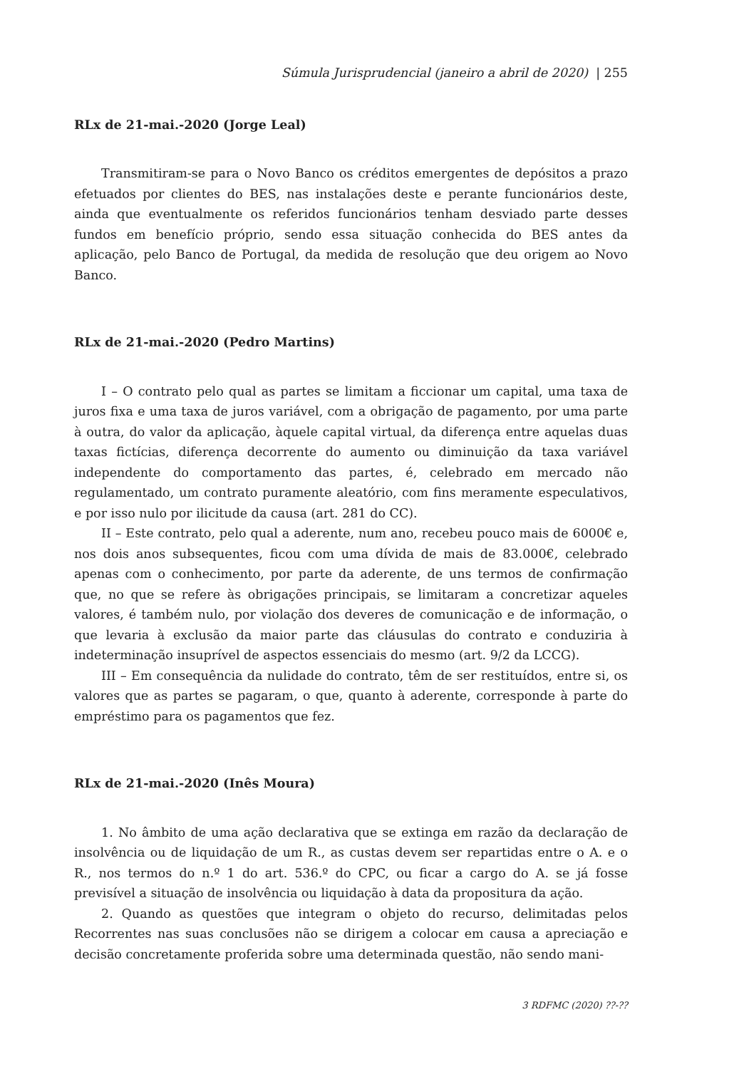Súmula Jurisprudencial (janeiro a abril de 2020) | 255
RLx de 21-mai.-2020 (Jorge Leal)
Transmitiram-se para o Novo Banco os créditos emergentes de depósitos a prazo efetuados por clientes do BES, nas instalações deste e perante funcionários deste, ainda que eventualmente os referidos funcionários tenham desviado parte desses fundos em benefício próprio, sendo essa situação conhecida do BES antes da aplicação, pelo Banco de Portugal, da medida de resolução que deu origem ao Novo Banco.
RLx de 21-mai.-2020 (Pedro Martins)
I – O contrato pelo qual as partes se limitam a ficcionar um capital, uma taxa de juros fixa e uma taxa de juros variável, com a obrigação de pagamento, por uma parte à outra, do valor da aplicação, àquele capital virtual, da diferença entre aquelas duas taxas fictícias, diferença decorrente do aumento ou diminuição da taxa variável independente do comportamento das partes, é, celebrado em mercado não regulamentado, um contrato puramente aleatório, com fins meramente especulativos, e por isso nulo por ilicitude da causa (art. 281 do CC).
II – Este contrato, pelo qual a aderente, num ano, recebeu pouco mais de 6000€ e, nos dois anos subsequentes, ficou com uma dívida de mais de 83.000€, celebrado apenas com o conhecimento, por parte da aderente, de uns termos de confirmação que, no que se refere às obrigações principais, se limitaram a concretizar aqueles valores, é também nulo, por violação dos deveres de comunicação e de informação, o que levaria à exclusão da maior parte das cláusulas do contrato e conduziria à indeterminação insuprível de aspectos essenciais do mesmo (art. 9/2 da LCCG).
III – Em consequência da nulidade do contrato, têm de ser restituídos, entre si, os valores que as partes se pagaram, o que, quanto à aderente, corresponde à parte do empréstimo para os pagamentos que fez.
RLx de 21-mai.-2020 (Inês Moura)
1. No âmbito de uma ação declarativa que se extinga em razão da declaração de insolvência ou de liquidação de um R., as custas devem ser repartidas entre o A. e o R., nos termos do n.º 1 do art. 536.º do CPC, ou ficar a cargo do A. se já fosse previsível a situação de insolvência ou liquidação à data da propositura da ação.
2. Quando as questões que integram o objeto do recurso, delimitadas pelos Recorrentes nas suas conclusões não se dirigem a colocar em causa a apreciação e decisão concretamente proferida sobre uma determinada questão, não sendo mani-
3 RDFMC (2020) ??-??